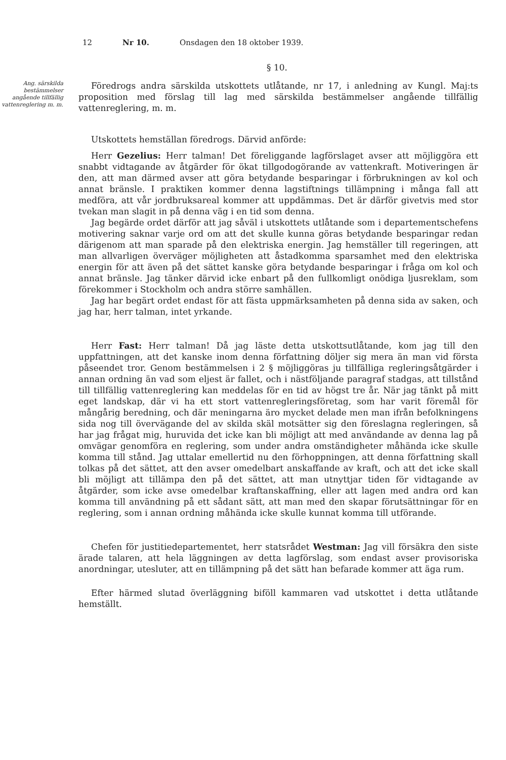12 Nr 10. Onsdagen den 18 oktober 1939.
§ 10.
Ang. särskilda bestämmelser angående tillfällig vattenreglering m. m.
Föredrogs andra särskilda utskottets utlåtande, nr 17, i anledning av Kungl. Maj:ts proposition med förslag till lag med särskilda bestämmelser angående tillfällig vattenreglering, m. m.
Utskottets hemställan föredrogs. Därvid anförde:
Herr Gezelius: Herr talman! Det föreliggande lagförslaget avser att möjliggöra ett snabbt vidtagande av åtgärder för ökat tillgodogörande av vattenkraft. Motiveringen är den, att man därmed avser att göra betydande besparingar i förbrukningen av kol och annat bränsle. I praktiken kommer denna lagstiftnings tillämpning i många fall att medföra, att vår jordbruksareal kommer att uppdämmas. Det är därför givetvis med stor tvekan man slagit in på denna väg i en tid som denna.
Jag begärde ordet därför att jag såväl i utskottets utlåtande som i departementschefens motivering saknar varje ord om att det skulle kunna göras betydande besparingar redan därigenom att man sparade på den elektriska energin. Jag hemställer till regeringen, att man allvarligen överväger möjligheten att åstadkomma sparsamhet med den elektriska energin för att även på det sättet kanske göra betydande besparingar i fråga om kol och annat bränsle. Jag tänker därvid icke enbart på den fullkomligt onödiga ljusreklam, som förekommer i Stockholm och andra större samhällen.
Jag har begärt ordet endast för att fästa uppmärksamheten på denna sida av saken, och jag har, herr talman, intet yrkande.
Herr Fast: Herr talman! Då jag läste detta utskottsutlåtande, kom jag till den uppfattningen, att det kanske inom denna författning döljer sig mera än man vid första påseendet tror. Genom bestämmelsen i 2 § möjliggöras ju tillfälliga regleringsåtgärder i annan ordning än vad som eljest är fallet, och i nästföljande paragraf stadgas, att tillstånd till tillfällig vattenreglering kan meddelas för en tid av högst tre år. När jag tänkt på mitt eget landskap, där vi ha ett stort vattenregleringsföretag, som har varit föremål för mångårig beredning, och där meningarna äro mycket delade men man ifrån befolkningens sida nog till övervägande del av skilda skäl motsätter sig den föreslagna regleringen, så har jag frågat mig, huruvida det icke kan bli möjligt att med användande av denna lag på omvägar genomföra en reglering, som under andra omständigheter måhända icke skulle komma till stånd. Jag uttalar emellertid nu den förhoppningen, att denna författning skall tolkas på det sättet, att den avser omedelbart anskaffande av kraft, och att det icke skall bli möjligt att tillämpa den på det sättet, att man utnyttjar tiden för vidtagande av åtgärder, som icke avse omedelbar kraftanskaffning, eller att lagen med andra ord kan komma till användning på ett sådant sätt, att man med den skapar förutsättningar för en reglering, som i annan ordning måhända icke skulle kunnat komma till utförande.
Chefen för justitiedepartementet, herr statsrådet Westman: Jag vill försäkra den siste ärade talaren, att hela läggningen av detta lagförslag, som endast avser provisoriska anordningar, utesluter, att en tillämpning på det sätt han befarade kommer att äga rum.
Efter härmed slutad överläggning biföll kammaren vad utskottet i detta utlåtande hemställt.